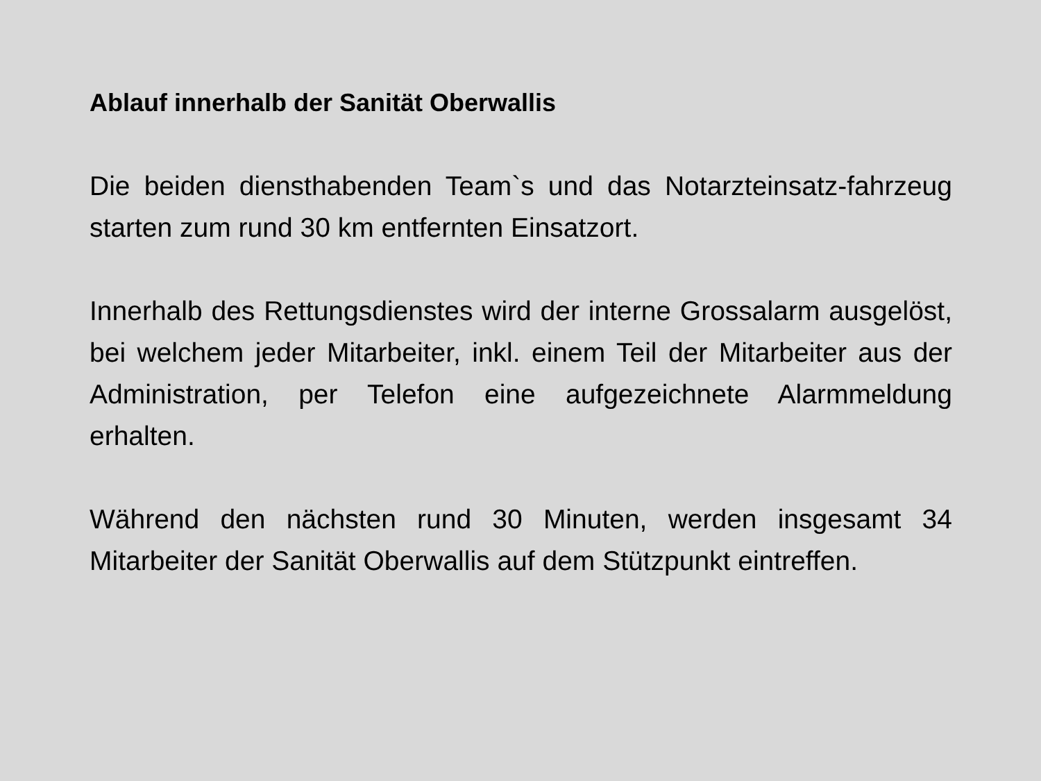Ablauf innerhalb der Sanität Oberwallis
Die beiden diensthabenden Team`s und das Notarzteinsatz-fahrzeug starten zum rund 30 km entfernten Einsatzort.
Innerhalb des Rettungsdienstes wird der interne Grossalarm ausgelöst, bei welchem jeder Mitarbeiter, inkl. einem Teil der Mitarbeiter aus der Administration, per Telefon eine aufgezeichnete Alarmmeldung erhalten.
Während den nächsten rund 30 Minuten, werden insgesamt 34 Mitarbeiter der Sanität Oberwallis auf dem Stützpunkt eintreffen.